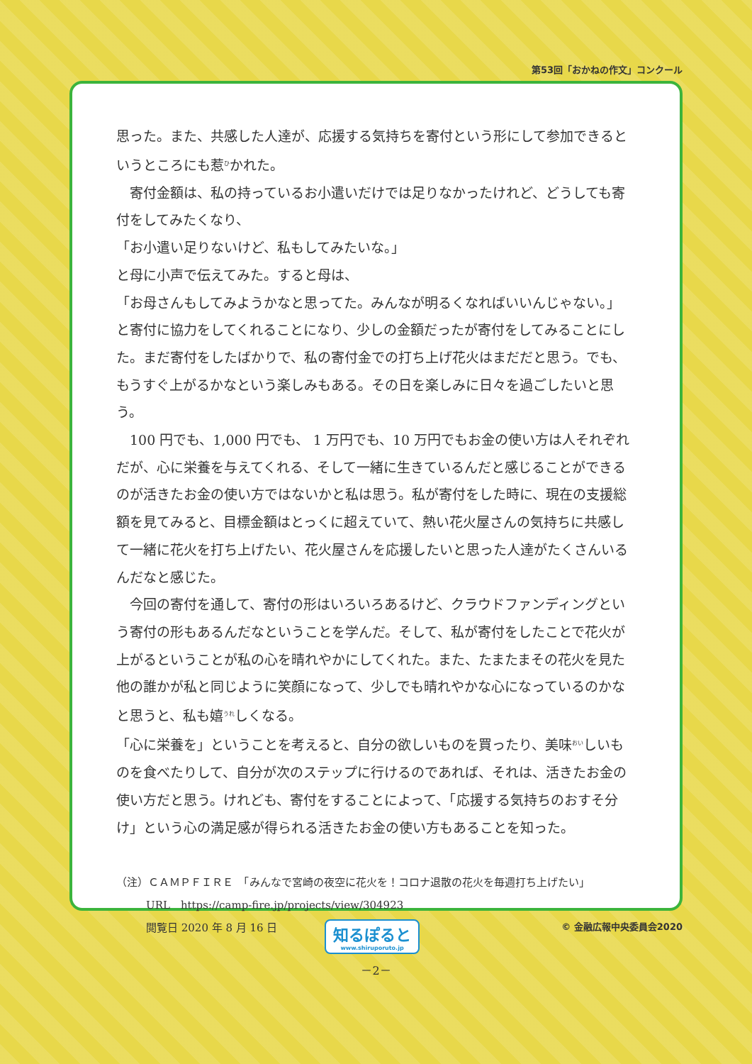第53回「おかねの作文」コンクール
思った。また、共感した人達が、応援する気持ちを寄付という形にして参加できるというところにも惹<sup>ひ</sup>かれた。
　寄付金額は、私の持っているお小遣いだけでは足りなかったけれど、どうしても寄付をしてみたくなり、
「お小遣い足りないけど、私もしてみたいな。」
と母に小声で伝えてみた。すると母は、
「お母さんもしてみようかなと思ってた。みんなが明るくなればいいんじゃない。」
と寄付に協力をしてくれることになり、少しの金額だったが寄付をしてみることにした。まだ寄付をしたばかりで、私の寄付金での打ち上げ花火はまだだと思う。でも、もうすぐ上がるかなという楽しみもある。その日を楽しみに日々を過ごしたいと思う。
　100 円でも、1,000 円でも、 1 万円でも、10 万円でもお金の使い方は人それぞれだが、心に栄養を与えてくれる、そして一緒に生きているんだと感じることができるのが活きたお金の使い方ではないかと私は思う。私が寄付をした時に、現在の支援総額を見てみると、目標金額はとっくに超えていて、熱い花火屋さんの気持ちに共感して一緒に花火を打ち上げたい、花火屋さんを応援したいと思った人達がたくさんいるんだなと感じた。
　今回の寄付を通して、寄付の形はいろいろあるけど、クラウドファンディングという寄付の形もあるんだなということを学んだ。そして、私が寄付をしたことで花火が上がるということが私の心を晴れやかにしてくれた。また、たまたまその花火を見た他の誰かが私と同じように笑顔になって、少しでも晴れやかな心になっているのかなと思うと、私も嬉<sup>うれ</sup>しくなる。
「心に栄養を」ということを考えると、自分の欲しいものを買ったり、美味<sup>おい</sup>しいものを食べたりして、自分が次のステップに行けるのであれば、それは、活きたお金の使い方だと思う。けれども、寄付をすることによって、「応援する気持ちのおすそ分け」という心の満足感が得られる活きたお金の使い方もあることを知った。
（注）ＣＡＭＰＦＩＲＥ　「みんなで宮崎の夜空に花火を！コロナ退散の花火を毎週打ち上げたい」
URL　https://camp-fire.jp/projects/view/304923
閲覧日 2020 年 8 月 16 日
知るぽると
www.shiruporuto.jp
© 金融広報中央委員会2020
－2－